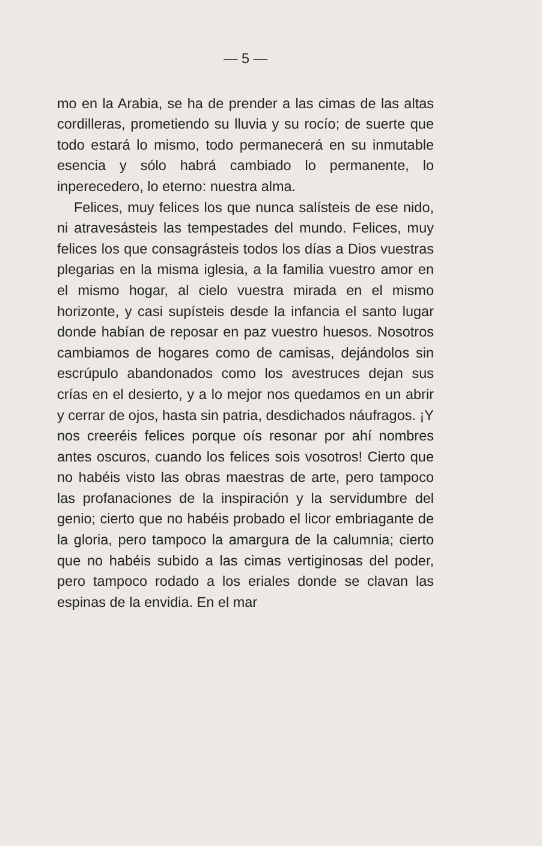— 5 —
mo en la Arabia, se ha de prender a las cimas de las altas cordilleras, prometiendo su lluvia y su rocío; de suerte que todo estará lo mismo, todo permanecerá en su inmutable esencia y sólo habrá cambiado lo permanente, lo inperecedero, lo eterno: nuestra alma.
Felices, muy felices los que nunca salísteis de ese nido, ni atravesásteis las tempestades del mundo. Felices, muy felices los que consagrásteis todos los días a Dios vuestras plegarias en la misma iglesia, a la familia vuestro amor en el mismo hogar, al cielo vuestra mirada en el mismo horizonte, y casi supísteis desde la infancia el santo lugar donde habían de reposar en paz vuestro huesos. Nosotros cambiamos de hogares como de camisas, dejándolos sin escrúpulo abandonados como los avestruces dejan sus crías en el desierto, y a lo mejor nos quedamos en un abrir y cerrar de ojos, hasta sin patria, desdichados náufragos. ¡Y nos creeréis felices porque oís resonar por ahí nombres antes oscuros, cuando los felices sois vosotros! Cierto que no habéis visto las obras maestras de arte, pero tampoco las profanaciones de la inspiración y la servidumbre del genio; cierto que no habéis probado el licor embriagante de la gloria, pero tampoco la amargura de la calumnia; cierto que no habéis subido a las cimas vertiginosas del poder, pero tampoco rodado a los eriales donde se clavan las espinas de la envidia. En el mar